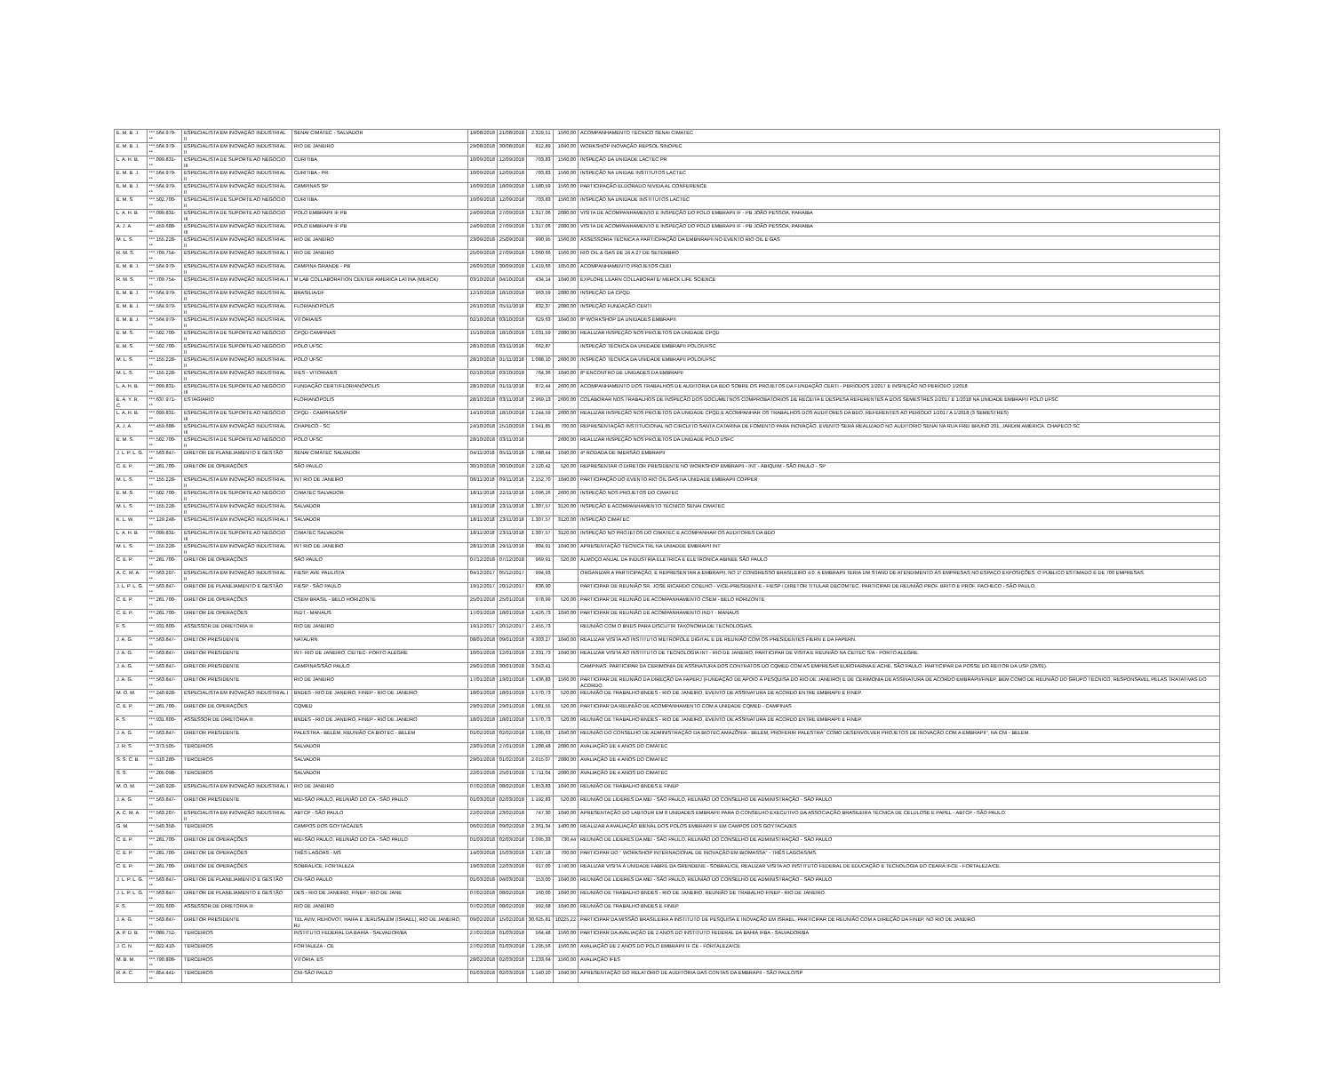| E. M. B. J. | ***.564.979-** | ESPECIALISTA EM INOVAÇÃO INDUSTRIAL II | SENAI CIMATEC - SALVADOR | 19/08/2018 | 21/08/2018 | 2.329,51 | 1560,00 | ACOMPANHAMENTO TÉCNICO SENAI CIMATEC |
| E. M. B. J. | ***.564.979-** | ESPECIALISTA EM INOVAÇÃO INDUSTRIAL II | RIO DE JANEIRO | 29/08/2018 | 30/08/2018 | 812,89 | 1040,00 | WORKSHOP INOVAÇÃO REPSOL SINOPEC |
| L. A. H. B. | ***.099.831-** | ESPECIALISTA DE SUPORTE AO NEGÓCIO III | CURITIBA | 10/09/2018 | 12/09/2018 | 703,83 | 1560,00 | INSPEÇÃO DA UNIDADE LACTEC PR |
| E. M. B. J. | ***.564.979-** | ESPECIALISTA EM INOVAÇÃO INDUSTRIAL II | CURITIBA - PR | 10/09/2018 | 12/09/2018 | 703,83 | 1560,00 | INSPEÇÃO NA UNIDAE INSTITUTOS LACTEC |
| E. M. B. J. | ***.564.979-** | ESPECIALISTA EM INOVAÇÃO INDUSTRIAL II | CAMPINAS SP | 16/09/2018 | 18/09/2018 | 1.580,59 | 1560,00 | PARTICIPAÇÃO ELDORADO NIVIDA AL CONFERENCE |
| E. M. S. | ***.502.700-** | ESPECIALISTA DE SUPORTE AO NEGÓCIO II | CURITIBA | 10/09/2018 | 12/09/2018 | 703,83 | 1560,00 | INSPEÇÃO NA UNIDADE INSTITUTOS LACTEC |
| L. A. H. B. | ***.099.831-** | ESPECIALISTA DE SUPORTE AO NEGÓCIO III | POLO EMBRAPII IF PB | 24/09/2018 | 27/09/2018 | 1.317,06 | 2080,00 | VISITA DE ACOMPANHAMENTO E INSPEÇÃO DO POLO EMBRAPII IF - PB JOÃO PESSOA, PARAIBA |
| A. J. A. | ***.459.688-** | ESPECIALISTA EM INOVAÇÃO INDUSTRIAL III | POLO EMBRAPII IF PB | 24/09/2018 | 27/09/2018 | 1.317,06 | 2080,00 | VISITA DE ACOMPANHAMENTO E INSPEÇÃO DO POLO EMBRAPII IF - PB JOÃO PESSOA, PARAIBA |
| M. L. S. | ***.155.228-** | ESPECIALISTA EM INOVAÇÃO INDUSTRIAL II | RIO DE JANEIRO | 23/09/2018 | 25/09/2018 | 990,95 | 1560,00 | ASSESSORIA TECNICA A PARTICIPAÇÃO DA EMBNRAPII NO EVENTO RIO OIL E GAS |
| R. M. S. | ***.709.754-** | ESPECIALISTA EM INOVAÇÃO INDUSTRIAL I | RIO DE JANEIRO | 25/09/2018 | 27/09/2018 | 1.060,66 | 1560,00 | RIO OIL & GAS DE 24 A 27 DE SETEMBRO |
| E. M. B. J. | ***.564.979-** | ESPECIALISTA EM INOVAÇÃO INDUSTRIAL II | CAMPINA GRANDE - PB | 26/09/2018 | 30/09/2018 | 1.419,66 | 1050,00 | ACOMPANHAMENTO PROJETOS CEEI |
| R. M. S. | ***.709.754-** | ESPECIALISTA EM INOVAÇÃO INDUSTRIAL I | M LAB COLLABORATION CENTER AMERICA LATINA (MERCK) | 03/10/2018 | 04/10/2018 | 434,14 | 1040,00 | EXPLORE LEARN COLLABORATE/ MERCK LIFE SCIENCE |
| E. M. B. J. | ***.564.979-** | ESPECIALISTA EM INOVAÇÃO INDUSTRIAL II | BRASILIA/DF | 12/10/2018 | 18/10/2018 | 963,59 | 2080,00 | INSPEÇÃO DA CPQD |
| E. M. B. J. | ***.564.979-** | ESPECIALISTA EM INOVAÇÃO INDUSTRIAL II | FLORIANOPOLIS | 26/10/2018 | 05/11/2018 | 832,37 | 2080,00 | INSPEÇÃO FUNDAÇÃO CERTI |
| E. M. B. J. | ***.564.979-** | ESPECIALISTA EM INOVAÇÃO INDUSTRIAL II | VITORIA/ES | 02/10/2018 | 03/10/2018 | 629,63 | 1040,00 | 8º WORKSHOP DA UNIDADES EMBRAPII |
| E. M. S. | ***.502.700-** | ESPECIALISTA DE SUPORTE AO NEGÓCIO II | CPQD CAMPINAS | 15/10/2018 | 18/10/2018 | 1.031,59 | 2080,00 | REALIZAR INSPEÇÃO NOS PROJETOS DA UNIDADE CPQD |
| E. M. S. | ***.502.700-** | ESPECIALISTA DE SUPORTE AO NEGÓCIO II | POLO UFSC | 28/10/2018 | 03/11/2018 | 662,87 | | INSPEÇÃO TÉCNICA DA UNIDADE EMBRAPII POLO/UFSC |
| M. L. S. | ***.155.228-** | ESPECIALISTA EM INOVAÇÃO INDUSTRIAL II | POLO UFSC | 28/10/2018 | 01/11/2018 | 1.088,10 | 2600,00 | INSPEÇÃO TÉCNICA DA UNIDADE EMBRAPII POLO/UFSC |
| M. L. S. | ***.155.228-** | ESPECIALISTA EM INOVAÇÃO INDUSTRIAL II | IFES - VITORIA/ES | 02/10/2018 | 03/10/2018 | 764,36 | 1040,00 | 8º ENCONTRO DE UNIDADES DA EMBRAPII |
| L. A. H. B. | ***.099.831-** | ESPECIALISTA DE SUPORTE AO NEGÓCIO III | FUNDAÇÃO CERTI/FLORIANÓPOLIS | 28/10/2018 | 01/11/2018 | 872,44 | 2600,00 | ACOMPANHAMENTO DOS TRABALHOS DE AUDITORIA DA BDO SOBRE OS PROJETOS DA FUNDAÇÃO CERTI - PERÍODOS 1/2017 E INSPEÇÃO NO PERÍODO 1/2018 |
| E. A. Y. R. C. | ***.637.971-** | ESTAGIARIO | FLORIANÓPOLIS | 28/10/2018 | 03/11/2018 | 2.969,13 | 2600,00 | COLABORAR NOS TRABALHOS DE INSPEÇÃO DOS DOCUMETNOS COMPROBATÓRIOS DE RECEITA E DESPESA REFERENTES A DOIS SEMESTRES 2/2017 E 1/2018 NA UNIDADE EMBRAPII POLO UFSC |
| L. A. H. B. | ***.099.831-** | ESPECIALISTA DE SUPORTE AO NEGÓCIO III | CPQD - CAMPINAS/SP | 14/10/2018 | 18/10/2018 | 1.244,59 | 2600,00 | REALIZAR INSPEÇÃO NOS PROJETOS DA UNIDADE CPQD,E ACOMPANHAR OS TRABALHOS DOS AUDITORES DA BDO, REFERENTES AO PERÍODO 1/2017 A 1/2018 (3 SEMESTRES) |
| A. J. A. | ***.459.688-** | ESPECIALISTA EM INOVAÇÃO INDUSTRIAL III | CHAPECÓ - SC | 24/10/2018 | 25/10/2018 | 1.941,85 | 700,00 | REPRESENTAÇÃO INSTITUCIONAL NO CIRCUITO SANTA CATARINA DE FOMENTO PARA INOVAÇÃO. EVENTO SERÁ REALIZADO NO AUDITORIO SENAI NA RUA FREI BRUNO 201, JARDIM AMÉRICA. CHAPECO SC |
| E. M. S. | ***.502.700-** | ESPECIALISTA DE SUPORTE AO NEGÓCIO II | POLO UFSC | 28/10/2018 | 03/11/2018 | | 2600,00 | REALIZAR INSPEÇÃO NOS PROJETOS DA UNIDADE POLO USFC |
| J. L. P. L. G. | ***.563.847-** | DIRETOR DE PLANEJAMENTO E GESTÃO | SENAI CIMATEC SALVADOR | 04/11/2018 | 05/11/2018 | 1.788,44 | 1040,00 | 4ª RODADA DE IMERSÃO EMBRAPII |
| C. E. P. | ***.281.700-** | DIRETOR DE OPERAÇÕES | SÃO PAULO | 30/10/2018 | 30/10/2018 | 2.120,42 | 520,00 | REPRESENTAR O DIRETOR PRESIDENTE NO WORKSHOP EMBRAPII - INT - ABIQUIM - SÃO PAULO - SP |
| M. L. S. | ***.155.228-** | ESPECIALISTA EM INOVAÇÃO INDUSTRIAL II | INT RIO DE JANEIRO | 08/11/2018 | 09/11/2018 | 2.152,70 | 1040,00 | PARTICIPAÇÃO DO EVENTO RIO OIL GAS NA UNIDADE EMBRAPII COPPER |
| E. M. S. | ***.502.700-** | ESPECIALISTA DE SUPORTE AO NEGÓCIO II | CIMATEC SALVADOR | 18/11/2018 | 22/11/2018 | 1.096,26 | 2600,00 | INSPEÇÃO NOS PROJETOS DO CIMATEC |
| M. L. S. | ***.155.228-** | ESPECIALISTA EM INOVAÇÃO INDUSTRIAL II | SALVADOR | 18/11/2018 | 23/11/2018 | 1.307,57 | 3120,00 | INSPEÇÃO E ACOMPANHAMENTO TÉCNICO SENAI CIMATEC |
| K. L. W. | ***.129.248-** | ESPECIALISTA EM INOVAÇÃO INDUSTRIAL I | SALVADOR | 18/11/2018 | 23/11/2018 | 1.307,57 | 3120,00 | INSPEÇÃO CIMATEC |
| L. A. H. B. | ***.099.831-** | ESPECIALISTA DE SUPORTE AO NEGÓCIO III | CIMATEC SALVADOR | 18/11/2018 | 23/11/2018 | 1.307,57 | 3120,00 | INSPEÇÃO NO PROJETOS DO CIMATEC E ACOMPANHAR OS AUDITORES DA BDO |
| M. L. S. | ***.155.228-** | ESPECIALISTA EM INOVAÇÃO INDUSTRIAL II | INT RIO DE JANEIRO | 28/11/2018 | 29/11/2018 | 804,91 | 1040,00 | APRESENTAÇÃO TÉCNICA TRL NA UNIADDE EMBRAPII INT |
| C. E. P. | ***.281.700-** | DIRETOR DE OPERAÇÕES | SÃO PAULO | 07/12/2018 | 07/12/2018 | 969,91 | 520,00 | ALMOÇO ANUAL DA INDUSTRIA ELETRICA E ELETRONICA ABINEE SÃO PAULO |
| A. C. M. A. | ***.563.207-** | ESPECIALISTA EM INOVAÇÃO INDUSTRIAL II | FIESP, AVE PAULISTA | 04/12/2017 | 05/12/2017 | 994,93 | | ORGANIZAR A PARTICIPAÇÃO, E REPRESENTAR A EMBRAPII, NO 1º CONGRESSO BRASILEIRO 4.0. A EMBRAPII TERIA UM STAND DE ATENDIMENTO ÀS EMPRESAS NO ESPAÇO EXPOSIÇÕES. O PÚBLICO ESTIMADO É DE 700 EMPRESAS. |
| J. L. P. L. G. | ***.563.847-** | DIRETOR DE PLANEJAMENTO E GESTÃO | FIESP - SÃO PAULO | 19/12/2017 | 20/12/2017 | 836,90 | | PARTICIPAR DE REUNIÃO SR. JOSÉ RICARDO COELHO - VICE-PRESIDENTE - FIESP / DIRETOR TITULAR DECOMTEC, PARTICIPAR DE REUNIÃO PROF. BRITO E PROF. PACHECO - SÃO PAULO. |
| C. E. P. | ***.281.700-** | DIRETOR DE OPERAÇÕES | CSEM BRASIL - BELO HORIZONTE | 25/01/2018 | 25/01/2018 | 978,99 | 520,00 | PARTICIPAR DE REUNIÃO DE ACOMPANHAMENTO CSEM - BELO HORIZONTE |
| C. E. P. | ***.281.700-** | DIRETOR DE OPERAÇÕES | INDT - MANAUS | 17/01/2018 | 18/01/2018 | 1.426,73 | 1040,00 | PARTICIPAR DE REUNIÃO DE ACOMPANHAMENTO INDT - MANAUS |
| F. S. | ***.931.600-** | ASSESSOR DE DIRETORIA III | RIO DE JANEIRO | 19/12/2017 | 20/12/2017 | 2.455,73 | | REUNIÃO COM O BNDS PARA DISCUTIR TAXONOMIA DE TECNOLOGIAS. |
| J. A. G. | ***.563.847-** | DIRETOR PRESIDENTE | NATAL/RN | 08/01/2018 | 09/01/2018 | 4.303,27 | 1040,00 | REALIZAR VISITA AO INSTITUTO METRÓPOLE DIGITAL E DE REUNIÃO COM OS PRESIDENTES FIERN E DA FAPERN. |
| J. A. G. | ***.563.847-** | DIRETOR PRESIDENTE | INT- RIO DE JANEIRO, CEITEC- PORTO ALEGRE | 10/01/2018 | 12/01/2018 | 2.331,73 | 1040,00 | REALIZAR VISITA AO INSTITUTO DE TECNOLOGIA INT - RIO DE JANEIRO, PARTICIPAR DE VISITA E REUNIÃO NA CEITEC S/A - PORTO ALEGRE. |
| J. A. G. | ***.563.847-** | DIRETOR PRESIDENTE | CAMPINAS/SÃO PAULO | 29/01/2018 | 30/01/2018 | 3.043,41 | | CAMPINAS: PARTICIPAR DA CERIMONIA DE ASSINATURA DOS CONTRATOS DO CQMED COM AS EMPRESAS EUROFARMA E ACHÉ, SÃO PAULO: PARTICIPAR DA POSSE DO REITOR DA USP (29/01). |
| J. A. G. | ***.563.847-** | DIRETOR PRESIDENTE | RIO DE JANEIRO | 17/01/2018 | 19/01/2018 | 1.436,83 | 1560,00 | PARTICIPAR DE REUNIÃO DA DIREÇÃO DA FAPERJ (FUNDAÇÃO DE APOIO À PESQUISA DO RIO DE JANEIRO) E DE CERIMONIA DE ASSINATURA DE ACORDO EMBRAPII/FINEP, BEM COMO DE REUNIÃO DO GRUPO TÉCNICO, RESPONSAVEL PELAS TRATATIVAS DO ACORDO. |
| M. O. M. | ***.240.928-** | ESPECIALISTA EM INOVAÇÃO INDUSTRIAL I | BNDES - RIO DE JANEIRO, FINEP - RIO DE JANEIRO | 18/01/2018 | 18/01/2018 | 1.570,73 | 520,00 | REUNIÃO DE TRABALHO BNDES - RIO DE JANEIRO, EVENTO DE ASSINATURA DE ACORDO ENTRE EMBRAPII E FINEP. |
| C. E. P. | ***.281.700-** | DIRETOR DE OPERAÇÕES | CQMED | 29/01/2018 | 29/01/2018 | 1.081,55 | 520,00 | PARTICIPAR DA REUNIÃO DE ACOMPANHAMENTO COM A UNIDADE CQMED - CAMPINAS |
| F. S. | ***.931.600-** | ASSESSOR DE DIRETORIA III | BNDES - RIO DE JANEIRO, FINEP - RIO DE JANEIRO | 18/01/2018 | 18/01/2018 | 1.570,73 | 520,00 | REUNIÃO DE TRABALHO BNDES - RIO DE JANEIRO, EVENTO DE ASSINATURA DE ACORDO ENTRE EMBRAPII E FINEP. |
| J. A. G. | ***.563.847-** | DIRETOR PRESIDENTE | PALESTRA - BELÉM, REUNIÃO CA BIOTEC - BELÉM | 01/02/2018 | 02/02/2018 | 1.595,63 | 1040,00 | REUNIÃO DO CONSELHO DE ADMINISTRAÇÃO DA BIOTEC AMAZÔNIA - BELÉM, PROFERIR PALESTRA" COMO DESENVOLVER PROJETOS DE INOVAÇÃO COM A EMBRAPII", NA CNI - BELÉM. |
| J. R. S. | ***.373.505-** | TERCEIROS | SALVADOR | 23/01/2018 | 27/01/2018 | 1.208,48 | 2080,00 | AVALIAÇÃO DE 4 ANOS DO CIMATEC |
| S. S. C. B. | ***.510.280-** | TERCEIROS | SALVADOR | 29/01/2018 | 01/02/2018 | 2.015,07 | 2080,00 | AVALIAÇÃO DE 4 ANOS DO CIMATEC |
| S. S. | ***.205.098-** | TERCEIROS | SALVADOR | 22/01/2018 | 25/01/2018 | 1.711,04 | 2080,00 | AVALIAÇÃO DE 4 ANOS DO CIMATEC |
| M. O. M. | ***.240.928-** | ESPECIALISTA EM INOVAÇÃO INDUSTRIAL I | RIO DE JANEIRO | 07/02/2018 | 08/02/2018 | 1.853,83 | 1040,00 | REUNIÃO DE TRABALHO BNDES E FINEP |
| J. A. G. | ***.563.847-** | DIRETOR PRESIDENTE | MEI-SÃO PAULO, REUNIÃO DO CA - SÃO PAULO | 01/03/2018 | 02/03/2018 | 1.192,83 | 520,00 | REUNIÃO DE LIDERES DA MEI - SÃO PAULO, REUNIÃO DO CONSELHO DE ADMINISTRAÇÃO - SÃO PAULO |
| A. C. M. A. | ***.563.207-** | ESPECIALISTA EM INOVAÇÃO INDUSTRIAL II | ABTCP - SÃO PAULO | 22/02/2018 | 23/02/2018 | 747,30 | 1040,00 | APRESENTAÇÃO DO LABTOUR EM 8 UNIDADES EMBRAPII PARA O CONSELHO EXECUTIVO DA ASSOCIAÇÃO BRASILEIRA TÉCNICA DE CELULOSE E PAPEL - ABTCP - SÃO PAULO. |
| G. M. | ***.540.358-** | TERCEIROS | CAMPOS DOS GOYTACAZES | 06/02/2018 | 09/02/2018 | 2.361,34 | 1400,00 | REALIZAR A AVALIAÇÃO BIENAL DOS POLOS EMBRAPII IF EM CAMPOS DOS GOYTACAZES |
| C. E. P. | ***.281.700-** | DIRETOR DE OPERAÇÕES | MEI-SÃO PAULO, REUNIÃO DO CA - SÃO PAULO | 01/03/2018 | 02/03/2018 | 1.095,33 | 730,44 | REUNIÃO DE LIDERES DA MEI - SÃO PAULO, REUNIÃO DO CONSELHO DE ADMINISTRAÇÃO - SÃO PAULO |
| C. E. P. | ***.281.700-** | DIRETOR DE OPERAÇÕES | TRÊS LAGOAS - MS | 14/03/2018 | 15/03/2018 | 1.437,18 | 700,00 | PARTICIPAR DO '' WORKSHOP INTERNACIONAL DE INOVAÇÃO EM BIOMASSA'' - TRÊS LAGOAS/MS. |
| C. E. P. | ***.281.700-** | DIRETOR DE OPERAÇÕES | SOBRAL/CE, FORTALEZA | 19/03/2018 | 22/03/2018 | 917,00 | 1740,00 | REALIZAR VISITA À UNIDADE FABRIL DA GRENDENE - SOBRAL/CE, REALIZAR VISITA AO INSTITUTO FEDERAL DE EDUCAÇÃO E TECNOLOGIA DO CEARÁ IFCE - FORTALEZA/CE. |
| J. L. P. L. G. | ***.563.847-** | DIRETOR DE PLANEJAMENTO E GESTÃO | CNI-SÃO PAULO | 01/03/2018 | 04/03/2018 | 153,00 | 1040,00 | REUNIÃO DE LIDERES DA MEI - SÃO PAULO, REUNIÃO DO CONSELHO DE ADMINISTRAÇÃO - SÃO PAULO |
| J. L. P. L. G. | ***.563.847-** | DIRETOR DE PLANEJAMENTO E GESTÃO | DES - RIO DE JANEIRO, FINEP - RIO DE JANE | 07/02/2018 | 08/02/2018 | 160,00 | 1040,00 | REUNIÃO DE TRABALHO BNDES - RIO DE JANEIRO, REUNIÃO DE TRABALHO FINEP - RIO DE JANEIRO. |
| F. S. | ***.931.600-** | ASSESSOR DE DIRETORIA III | RIO DE JANEIRO | 07/02/2018 | 08/02/2018 | 992,68 | 1040,00 | REUNIÃO DE TRABALHO BNDES E FINEP |
| J. A. G. | ***.563.847-** | DIRETOR PRESIDENTE | TEL AVIV, REHOVOT, HAIFA E JERUSALÉM (ISRAEL), RIO DE JANEIRO, RJ | 09/02/2018 | 15/02/2018 | 30.625,81 | 10225,22 | PARTICIPAR DA MISSÃO BRASILEIRA A INSTITUTO DE PESQUISA E INOVAÇÃO EM ISRAEL, PARTICIPAR DE REUNIÃO COM A DIREÇÃO DA FINEP, NO RIO DE JANEIRO. |
| A. P. D. B. | ***.089.752-** | TERCEIROS | INSTITUTO FEDERAL DA BAHIA - SALVADOR/BA | 27/02/2018 | 01/03/2018 | 564,48 | 1560,00 | PARTICIPAR DA AVALIAÇÃO DE 2 ANOS DO INSTITUTO FEDERAL DA BAHIA IFBA - SALVADOR/BA |
| J. C. N. | ***.822.410-** | TERCEIROS | FORTALEZA - CE | 27/02/2018 | 01/03/2018 | 1.295,56 | 1560,00 | AVALIAÇÃO DE 2 ANOS DO POLO EMBRAPII IF CE - FORTALEZA/CE |
| M. B. M. | ***.790.808-** | TERCEIROS | VITÓRIA, ES | 28/02/2018 | 02/03/2018 | 1.233,64 | 1560,00 | AVALIAÇÃO IFES |
| R. A. C. | ***.854.441-** | TERCEIROS | CNI-SÃO PAULO | 01/03/2018 | 02/03/2018 | 1.140,20 | 1040,00 | APRESENTAÇÃO DO RELATORIO DE AUDITORIA DAS CONTAS DA EMBRAPII - SÃO PAULO/SP |